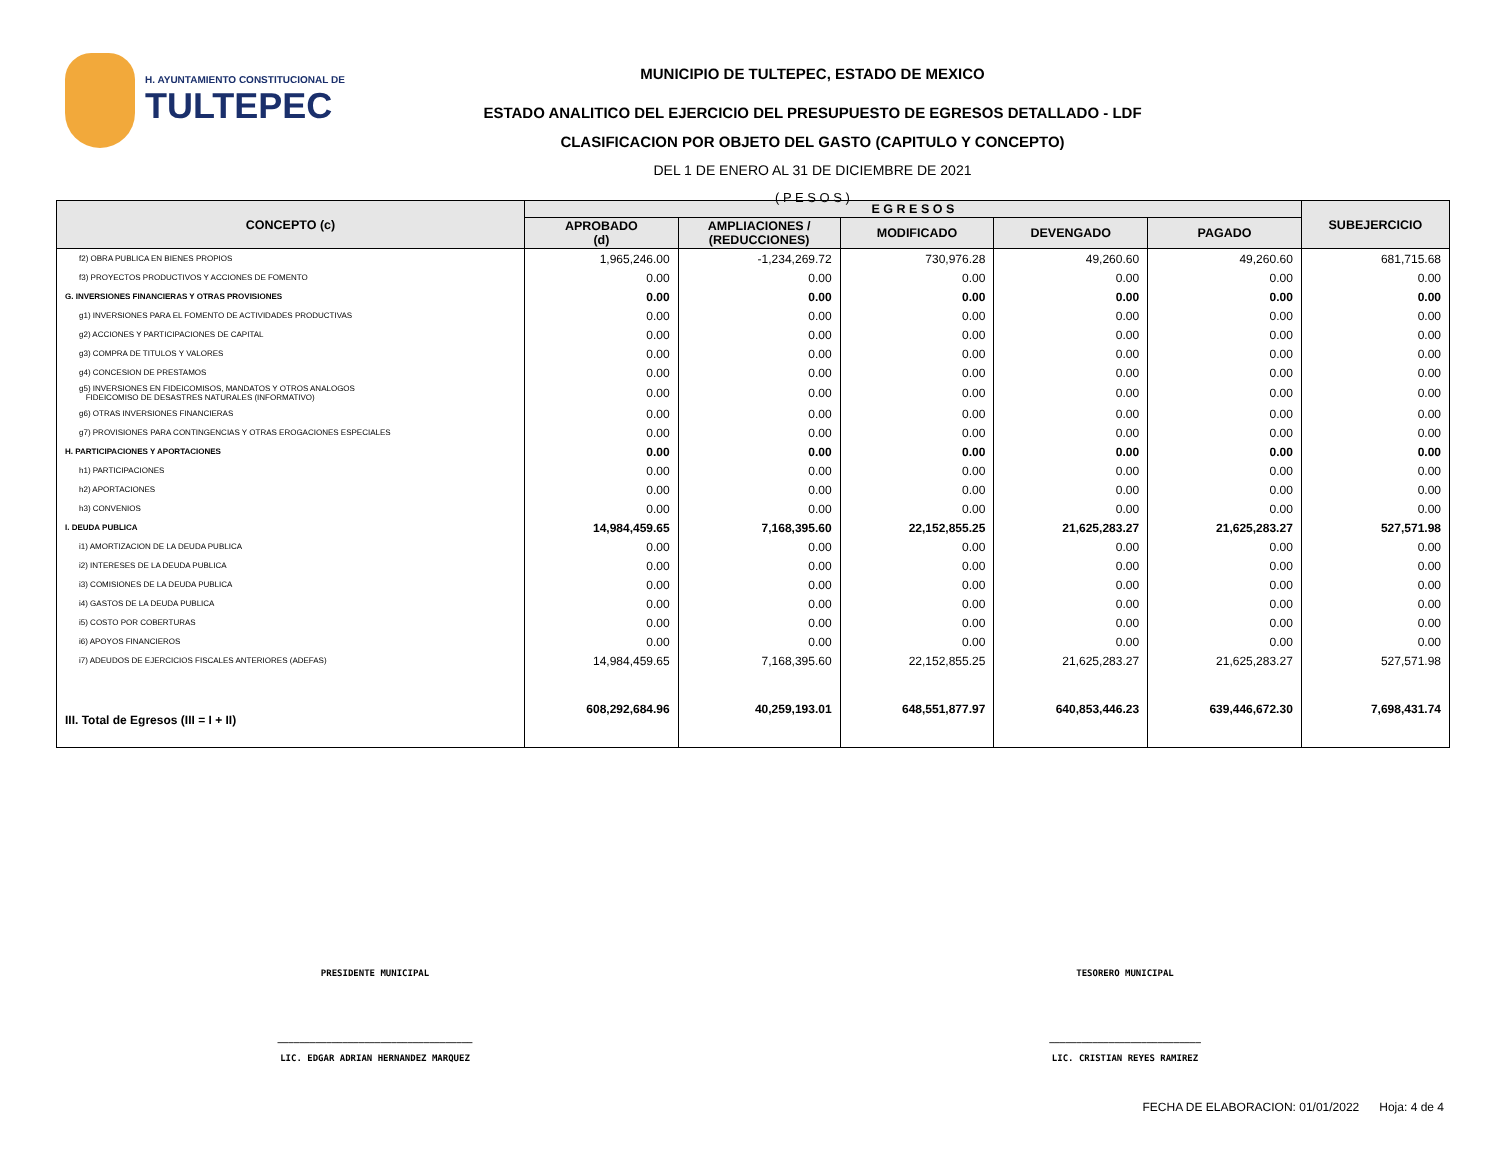H. AYUNTAMIENTO CONSTITUCIONAL DE
TULTEPEC
MUNICIPIO DE TULTEPEC, ESTADO DE MEXICO
ESTADO ANALITICO DEL EJERCICIO DEL PRESUPUESTO DE EGRESOS DETALLADO - LDF
CLASIFICACION POR OBJETO DEL GASTO (CAPITULO Y CONCEPTO)
DEL 1 DE ENERO AL 31 DE DICIEMBRE DE 2021
( P E S O S )
| CONCEPTO (c) | E G R E S O S | | | | | SUBEJERCICIO |
| --- | --- | --- | --- | --- | --- | --- |
| | APROBADO (d) | AMPLIACIONES / (REDUCCIONES) | MODIFICADO | DEVENGADO | PAGADO | |
| f2) OBRA PUBLICA EN BIENES PROPIOS | 1,965,246.00 | -1,234,269.72 | 730,976.28 | 49,260.60 | 49,260.60 | 681,715.68 |
| f3) PROYECTOS PRODUCTIVOS Y ACCIONES DE FOMENTO | 0.00 | 0.00 | 0.00 | 0.00 | 0.00 | 0.00 |
| G. INVERSIONES FINANCIERAS Y OTRAS PROVISIONES | 0.00 | 0.00 | 0.00 | 0.00 | 0.00 | 0.00 |
| g1) INVERSIONES PARA EL FOMENTO DE ACTIVIDADES PRODUCTIVAS | 0.00 | 0.00 | 0.00 | 0.00 | 0.00 | 0.00 |
| g2) ACCIONES Y PARTICIPACIONES DE CAPITAL | 0.00 | 0.00 | 0.00 | 0.00 | 0.00 | 0.00 |
| g3) COMPRA DE TITULOS Y VALORES | 0.00 | 0.00 | 0.00 | 0.00 | 0.00 | 0.00 |
| g4) CONCESION DE PRESTAMOS | 0.00 | 0.00 | 0.00 | 0.00 | 0.00 | 0.00 |
| g5) INVERSIONES EN FIDEICOMISOS, MANDATOS Y OTROS ANALOGOS FIDEICOMISO DE DESASTRES NATURALES (INFORMATIVO) | 0.00 | 0.00 | 0.00 | 0.00 | 0.00 | 0.00 |
| g6) OTRAS INVERSIONES FINANCIERAS | 0.00 | 0.00 | 0.00 | 0.00 | 0.00 | 0.00 |
| g7) PROVISIONES PARA CONTINGENCIAS Y OTRAS EROGACIONES ESPECIALES | 0.00 | 0.00 | 0.00 | 0.00 | 0.00 | 0.00 |
| H. PARTICIPACIONES Y APORTACIONES | 0.00 | 0.00 | 0.00 | 0.00 | 0.00 | 0.00 |
| h1) PARTICIPACIONES | 0.00 | 0.00 | 0.00 | 0.00 | 0.00 | 0.00 |
| h2) APORTACIONES | 0.00 | 0.00 | 0.00 | 0.00 | 0.00 | 0.00 |
| h3) CONVENIOS | 0.00 | 0.00 | 0.00 | 0.00 | 0.00 | 0.00 |
| I. DEUDA PUBLICA | 14,984,459.65 | 7,168,395.60 | 22,152,855.25 | 21,625,283.27 | 21,625,283.27 | 527,571.98 |
| i1) AMORTIZACION DE LA DEUDA PUBLICA | 0.00 | 0.00 | 0.00 | 0.00 | 0.00 | 0.00 |
| i2) INTERESES DE LA DEUDA PUBLICA | 0.00 | 0.00 | 0.00 | 0.00 | 0.00 | 0.00 |
| i3) COMISIONES DE LA DEUDA PUBLICA | 0.00 | 0.00 | 0.00 | 0.00 | 0.00 | 0.00 |
| i4) GASTOS DE LA DEUDA PUBLICA | 0.00 | 0.00 | 0.00 | 0.00 | 0.00 | 0.00 |
| i5) COSTO POR COBERTURAS | 0.00 | 0.00 | 0.00 | 0.00 | 0.00 | 0.00 |
| i6) APOYOS FINANCIEROS | 0.00 | 0.00 | 0.00 | 0.00 | 0.00 | 0.00 |
| i7) ADEUDOS DE EJERCICIOS FISCALES ANTERIORES (ADEFAS) | 14,984,459.65 | 7,168,395.60 | 22,152,855.25 | 21,625,283.27 | 21,625,283.27 | 527,571.98 |
| III. Total de Egresos (III = I + II) | 608,292,684.96 | 40,259,193.01 | 648,551,877.97 | 640,853,446.23 | 639,446,672.30 | 7,698,431.74 |
PRESIDENTE MUNICIPAL TESORERO MUNICIPAL
____________________________________
LIC. EDGAR ADRIAN HERNANDEZ MARQUEZ
____________________________
LIC. CRISTIAN REYES RAMIREZ
FECHA DE ELABORACION: 01/01/2022 Hoja: 4 de 4